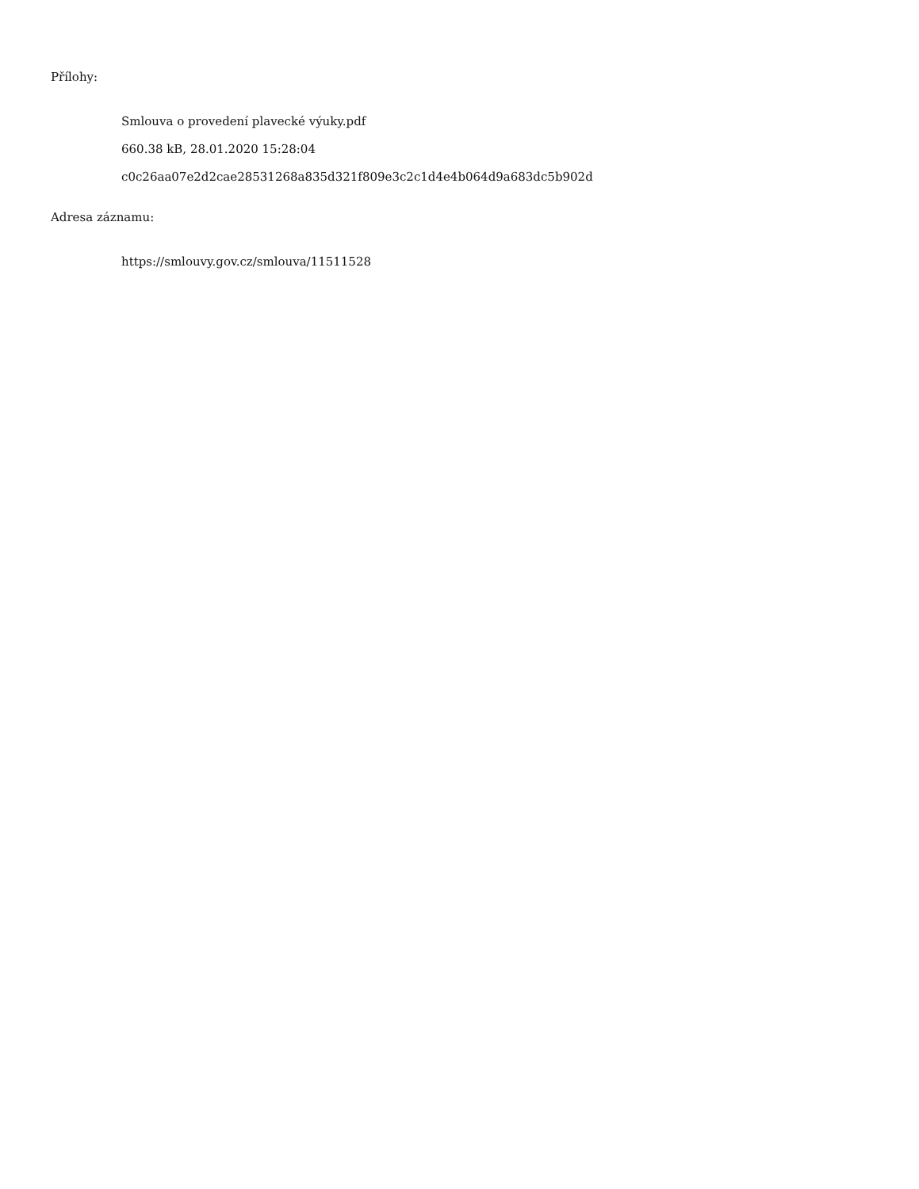Přílohy:
Smlouva o provedení plavecké výuky.pdf
660.38 kB, 28.01.2020 15:28:04
c0c26aa07e2d2cae28531268a835d321f809e3c2c1d4e4b064d9a683dc5b902d
Adresa záznamu:
https://smlouvy.gov.cz/smlouva/11511528